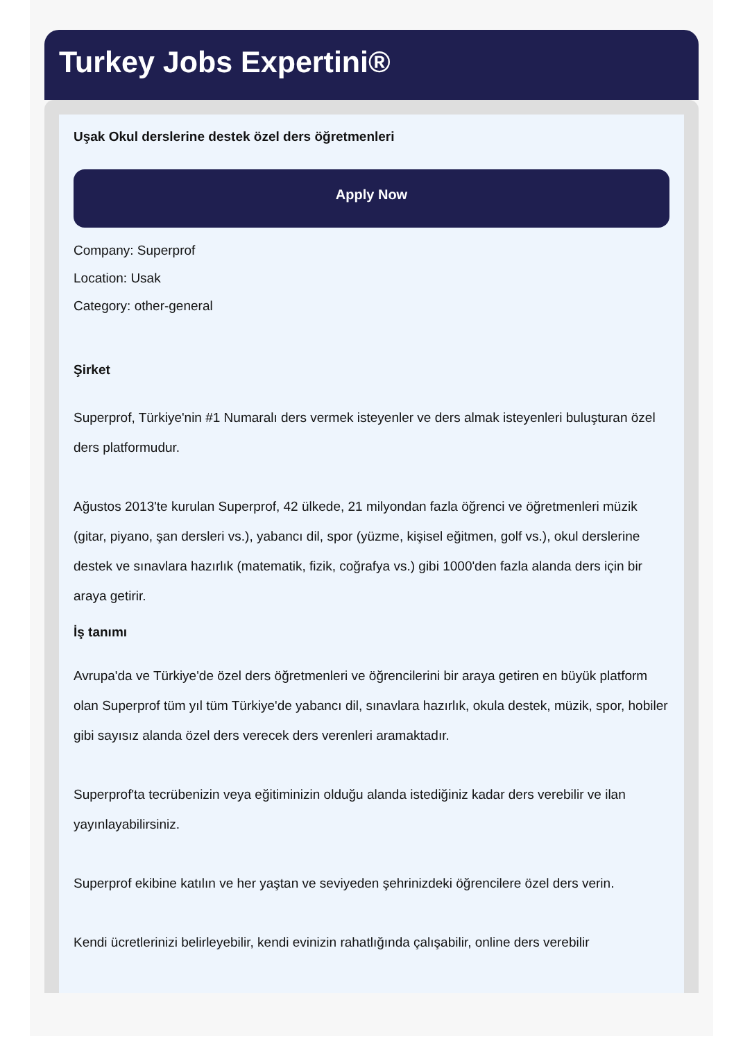Turkey Jobs Expertini®
Uşak Okul derslerine destek özel ders öğretmenleri
Apply Now
Company: Superprof
Location: Usak
Category: other-general
Şirket
Superprof, Türkiye'nin #1 Numaralı ders vermek isteyenler ve ders almak isteyenleri buluşturan özel ders platformudur.
Ağustos 2013'te kurulan Superprof, 42 ülkede, 21 milyondan fazla öğrenci ve öğretmenleri müzik (gitar, piyano, şan dersleri vs.), yabancı dil, spor (yüzme, kişisel eğitmen, golf vs.), okul derslerine destek ve sınavlara hazırlık (matematik, fizik, coğrafya vs.) gibi 1000'den fazla alanda ders için bir araya getirir.
İş tanımı
Avrupa'da ve Türkiye'de özel ders öğretmenleri ve öğrencilerini bir araya getiren en büyük platform olan Superprof tüm yıl tüm Türkiye'de yabancı dil, sınavlara hazırlık, okula destek, müzik, spor, hobiler gibi sayısız alanda özel ders verecek ders verenleri aramaktadır.
Superprof'ta tecrübenizin veya eğitiminizin olduğu alanda istediğiniz kadar ders verebilir ve ilan yayınlayabilirsiniz.
Superprof ekibine katılın ve her yaştan ve seviyeden şehrinizdeki öğrencilere özel ders verin.
Kendi ücretlerinizi belirleyebilir, kendi evinizin rahatlığında çalışabilir, online ders verebilir